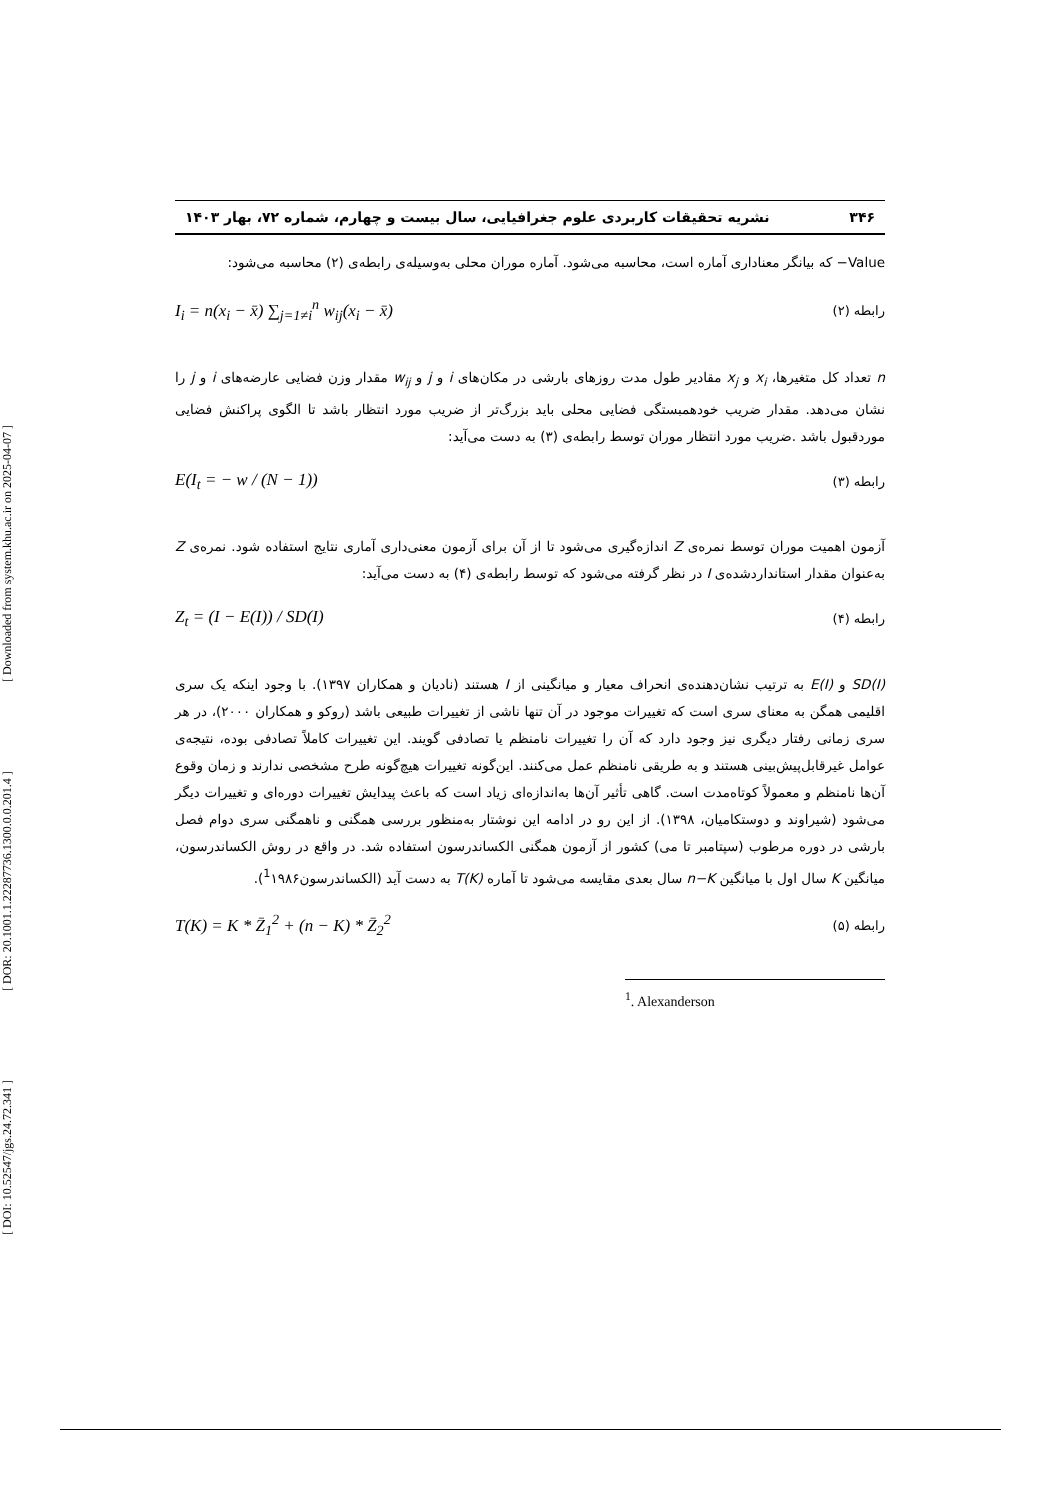[ DOI: 10.52547/jgs.24.72.341 ] [ DOR: 20.1001.1.22287736.1300.0.0.201.4 ] [ Downloaded from system.khu.ac.ir on 2025-04-07 ]
۳۴۶ نشریه تحقیقات کاربردی علوم جغرافیایی، سال بیست و چهارم، شماره ۷۲، بهار ۱۴۰۳
Value− که بیانگر معناداری آماره است، محاسبه می‌شود. آماره موران محلی به‌وسیله‌ی رابطه‌ی (۲) محاسبه می‌شود:
رابطه (۲) I<sub>i</sub> = n(x<sub>i</sub> − x̄) ∑<sub>j=1≠i</sub><sup>n</sup> w<sub>ij</sub>(x<sub>i</sub> − x̄)
n تعداد کل متغیرها، x<sub>i</sub> و x<sub>j</sub> مقادیر طول مدت روزهای بارشی در مکان‌های i و j و w<sub>ij</sub> مقدار وزن فضایی عارضه‌های i و j را نشان می‌دهد. مقدار ضریب خودهمبستگی فضایی محلی باید بزرگ‌تر از ضریب مورد انتظار باشد تا الگوی پراکنش فضایی موردقبول باشد .ضریب مورد انتظار موران توسط رابطه‌ی (۳) به دست می‌آید:
رابطه (۳) E(I<sub>t</sub> = − w / (N − 1))
آزمون اهمیت موران توسط نمره‌ی Z اندازه‌گیری می‌شود تا از آن برای آزمون معنی‌داری آماری نتایج استفاده شود. نمره‌ی Z به‌عنوان مقدار استانداردشده‌ی I در نظر گرفته می‌شود که توسط رابطه‌ی (۴) به دست می‌آید:
رابطه (۴) Z<sub>t</sub> = (I − E(I)) / SD(I)
SD(I) و E(I) به ترتیب نشان‌دهنده‌ی انحراف معیار و میانگینی از I هستند (نادیان و همکاران ۱۳۹۷). با وجود اینکه یک سری اقلیمی همگن به معنای سری است که تغییرات موجود در آن تنها ناشی از تغییرات طبیعی باشد (روکو و همکاران ۲۰۰۰)، در هر سری زمانی رفتار دیگری نیز وجود دارد که آن را تغییرات نامنظم یا تصادفی گویند. این تغییرات کاملاً تصادفی بوده، نتیجه‌ی عوامل غیرقابل‌پیش‌بینی هستند و به طریقی نامنظم عمل می‌کنند. این‌گونه تغییرات هیچ‌گونه طرح مشخصی ندارند و زمان وقوع آن‌ها نامنظم و معمولاً کوتاه‌مدت است. گاهی تأثیر آن‌ها به‌اندازه‌ای زیاد است که باعث پیدایش تغییرات دوره‌ای و تغییرات دیگر می‌شود (شیراوند و دوستکامیان، ۱۳۹۸). از این رو در ادامه این نوشتار به‌منظور بررسی همگنی و ناهمگنی سری دوام فصل بارشی در دوره مرطوب (سپتامبر تا می) کشور از آزمون همگنی الکساندرسون استفاده شد. در واقع در روش الکساندرسون، میانگین K سال اول با میانگین n−K سال بعدی مقایسه می‌شود تا آماره T(K) به دست آید (الکساندرسون<sup>1</sup>۱۹۸۶).
رابطه (۵) T(K) = K * Z̄<sub>1</sub><sup>2</sup> + (n − K) * Z̄<sub>2</sub><sup>2</sup>
<sup>1</sup>. Alexanderson